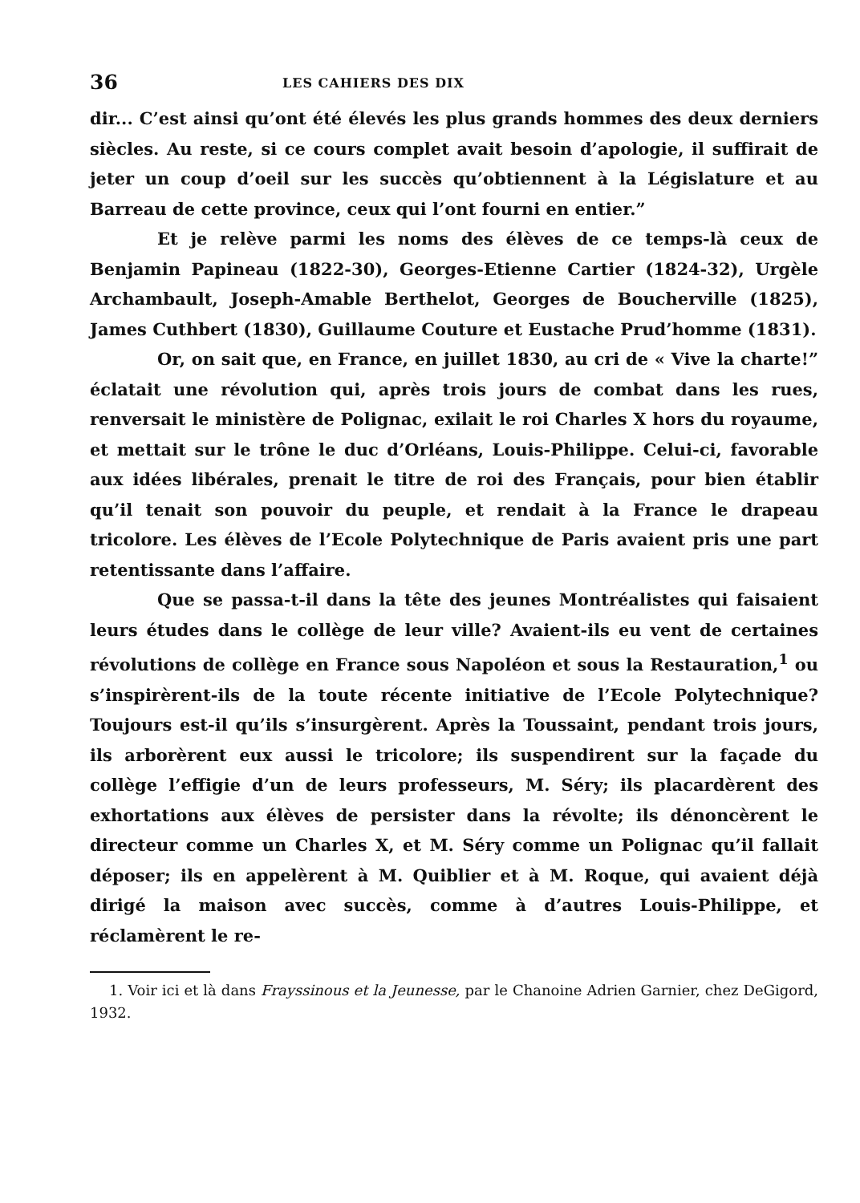36 LES CAHIERS DES DIX
dir... C’est ainsi qu’ont été élevés les plus grands hommes des deux derniers siècles. Au reste, si ce cours complet avait besoin d’apologie, il suffirait de jeter un coup d’oeil sur les succès qu’obtiennent à la Législature et au Barreau de cette province, ceux qui l’ont fourni en entier.”
Et je relève parmi les noms des élèves de ce temps-là ceux de Benjamin Papineau (1822-30), Georges-Etienne Cartier (1824-32), Urgèle Archambault, Joseph-Amable Berthelot, Georges de Boucherville (1825), James Cuthbert (1830), Guillaume Couture et Eustache Prud’homme (1831).
Or, on sait que, en France, en juillet 1830, au cri de « Vive la charte!” éclatait une révolution qui, après trois jours de combat dans les rues, renversait le ministère de Polignac, exilait le roi Charles X hors du royaume, et mettait sur le trône le duc d’Orléans, Louis-Philippe. Celui-ci, favorable aux idées libérales, prenait le titre de roi des Français, pour bien établir qu’il tenait son pouvoir du peuple, et rendait à la France le drapeau tricolore. Les élèves de l’Ecole Polytechnique de Paris avaient pris une part retentissante dans l’affaire.
Que se passa-t-il dans la tête des jeunes Montréalistes qui faisaient leurs études dans le collège de leur ville? Avaient-ils eu vent de certaines révolutions de collège en France sous Napoléon et sous la Restauration,<sup>1</sup> ou s’inspirèrent-ils de la toute récente initiative de l’Ecole Polytechnique? Toujours est-il qu’ils s’insurgèrent. Après la Toussaint, pendant trois jours, ils arborèrent eux aussi le tricolore; ils suspendirent sur la façade du collège l’effigie d’un de leurs professeurs, M. Séry; ils placardèrent des exhortations aux élèves de persister dans la révolte; ils dénoncèrent le directeur comme un Charles X, et M. Séry comme un Polignac qu’il fallait déposer; ils en appelèrent à M. Quiblier et à M. Roque, qui avaient déjà dirigé la maison avec succès, comme à d’autres Louis-Philippe, et réclamèrent le re-
1. Voir ici et là dans Frayssinous et la Jeunesse, par le Chanoine Adrien Garnier, chez DeGigord, 1932.